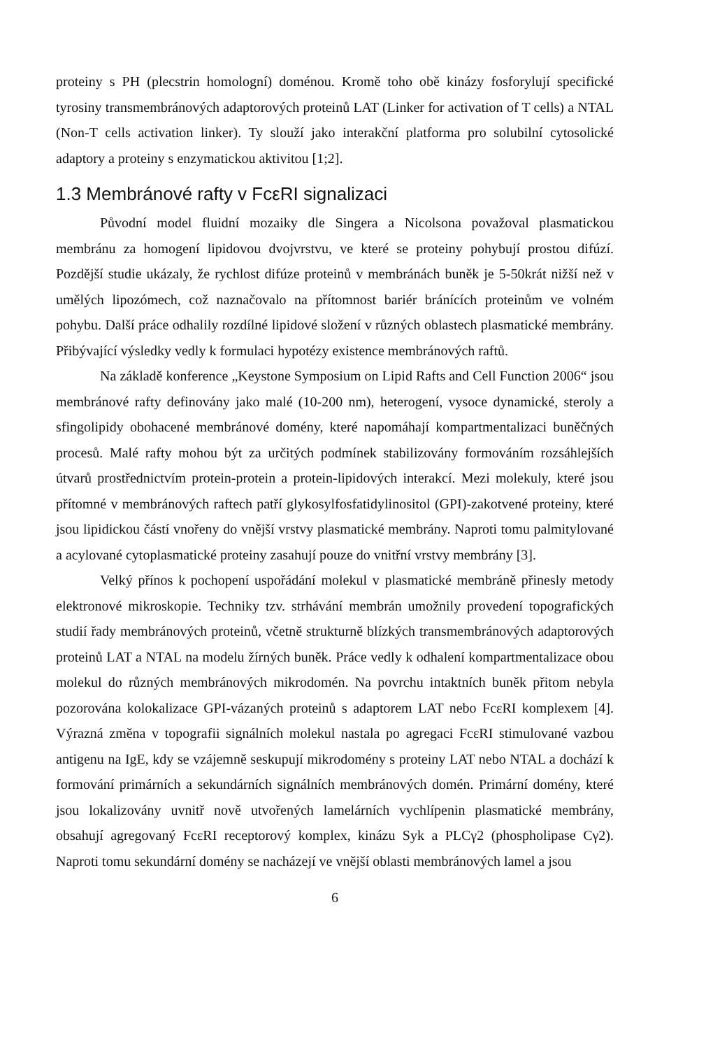proteiny s PH (plecstrin homologní) doménou. Kromě toho obě kinázy fosforylují specifické tyrosiny transmembránových adaptorových proteinů LAT (Linker for activation of T cells) a NTAL (Non-T cells activation linker). Ty slouží jako interakční platforma pro solubilní cytosolické adaptory a proteiny s enzymatickou aktivitou [1;2].
1.3 Membránové rafty v FcεRI signalizaci
Původní model fluidní mozaiky dle Singera a Nicolsona považoval plasmatickou membránu za homogení lipidovou dvojvrstvu, ve které se proteiny pohybují prostou difúzí. Pozdější studie ukázaly, že rychlost difúze proteinů v membránách buněk je 5-50krát nižší než v umělých lipozómech, což naznačovalo na přítomnost bariér bránících proteinům ve volném pohybu. Další práce odhalily rozdílné lipidové složení v různých oblastech plasmatické membrány. Přibývající výsledky vedly k formulaci hypotézy existence membránových raftů.
Na základě konference „Keystone Symposium on Lipid Rafts and Cell Function 2006“ jsou membránové rafty definovány jako malé (10-200 nm), heterogení, vysoce dynamické, steroly a sfingolipidy obohacené membránové domény, které napomáhají kompartmentalizaci buněčných procesů. Malé rafty mohou být za určitých podmínek stabilizovány formováním rozsáhlejších útvarů prostřednictvím protein-protein a protein-lipidových interakcí. Mezi molekuly, které jsou přítomné v membránových raftech patří glykosylfosfatidylinositol (GPI)-zakotvené proteiny, které jsou lipidickou částí vnořeny do vnější vrstvy plasmatické membrány. Naproti tomu palmitylované a acylované cytoplasmatické proteiny zasahují pouze do vnitřní vrstvy membrány [3].
Velký přínos k pochopení uspořádání molekul v plasmatické membráně přinesly metody elektronové mikroskopie. Techniky tzv. strhávání membrán umožnily provedení topografických studií řady membránových proteinů, včetně strukturně blízkých transmembránových adaptorových proteinů LAT a NTAL na modelu žírných buněk. Práce vedly k odhalení kompartmentalizace obou molekul do různých membránových mikrodomén. Na povrchu intaktních buněk přitom nebyla pozorována kolokalizace GPI-vázaných proteinů s adaptorem LAT nebo FcεRI komplexem [4]. Výrazná změna v topografii signálních molekul nastala po agregaci FcεRI stimulované vazbou antigenu na IgE, kdy se vzájemně seskupují mikrodomény s proteiny LAT nebo NTAL a dochází k formování primárních a sekundárních signálních membránových domén. Primární domény, které jsou lokalizovány uvnitř nově utvořených lamelárních vychlípenin plasmatické membrány, obsahují agregovaný FcεRI receptorový komplex, kinázu Syk a PLCγ2 (phospholipase Cγ2). Naproti tomu sekundární domény se nacházejí ve vnější oblasti membránových lamel a jsou
6